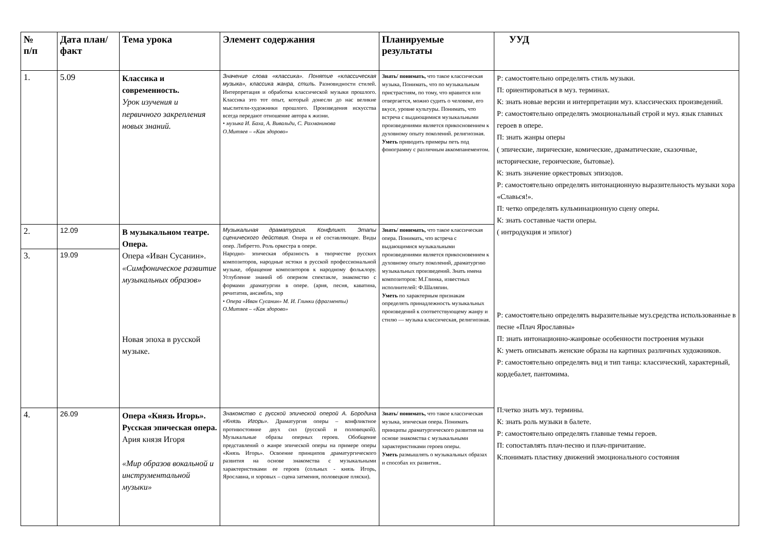| № п/п | Дата план/факт | Тема урока | Элемент содержания | Планируемые результаты | УУД |
| --- | --- | --- | --- | --- | --- |
| 1. | 5.09 | Классика и современность. Урок изучения и первичного закрепления новых знаний. | Значение слова «классика». Понятие «классическая музыка», классика жанра, стиль. Разновидности стилей. Интерпретация и обработка классической музыки прошлого. Классика это тот опыт, который донесли до нас великие мыслители-художники прошлого. Произведения искусства всегда передают отношение автора к жизни. • музыка И. Баха, А. Вивальди, С. Рахманинова О.Митяев – «Как здорово» | Знать/ понимать, что такое классическая музыка, Понимать, что по музыкальным пристрастиям, по тому, что нравится или отвергается, можно судить о человеке, его вкусе, уровне культуры. Понимать, что встреча с выдающимися музыкальными произведениями является прикосновением к духовному опыту поколений. религиозная. Уметь приводить примеры петь под фонограмму с различным аккомпанементом. | Р: самостоятельно определять стиль музыки. П: ориентироваться в муз. терминах. К: знать новые версии и интерпретации муз. классических произведений. Р: самостоятельно определять эмоциональный строй и муз. язык главных героев в опере. П: знать жанры оперы ( эпические, лирические, комические, драматические, сказочные, исторические, героические, бытовые). К: знать значение оркестровых эпизодов. Р: самостоятельно определять интонационную выразительность музыки хора «Славься!». П: четко определять кульминационную сцену оперы. К: знать составные части оперы. ( интродукция и эпилог) Р: самостоятельно определять выразительные муз.средства использованные в песне «Плач Ярославны» П: знать интонационно-жанровые особенности построения музыки К: уметь описывать женские образы на картинах различных художников. Р: самостоятельно определять вид и тип танца: классический, характерный, кордебалет, пантомима. П:четко знать муз. термины. К: знать роль музыки в балете. Р: самостоятельно определять главные темы героев. П: сопоставлять плач-песню и плач-причитание. К:понимать пластику движений эмоционального состояния |
| 2. | 12.09 | В музыкальном театре. Опера. Опера «Иван Сусанин». «Симфоническое развитие музыкальных образов» Новая эпоха в русской музыке. | Музыкальная драматургия. Конфликт. Этапы сценического действия. Опера и её составляющее. Виды опер. Либретто. Роль оркестра в опере. Народно- эпическая образность в творчестве русских композиторов, народные истоки в русской профессиональной музыке, обращение композиторов к народному фольклору. Углубление знаний об оперном спектакле, знакомство с формами драматургии в опере. (ария, песня, каватина, речитатив, ансамбль, хор • Опера «Иван Сусанин» М. И. Глинки (фрагменты) О.Митяев – «Как здорово» | Знать/ понимать, что такое классическая опера. Понимать, что встреча с выдающимися музыкальными произведениями является прикосновением к духовному опыту поколений, драматургию музыкальных произведений. Знать имена композиторов: М.Глинка, известных исполнителей: Ф.Шаляпин. Уметь по характерным признакам определять принадлежность музыкальных произведений к соответствующему жанру и стилю — музыка классическая, религиозная. | |
| 3. | 19.09 | | | | |
| 4. | 26.09 | Опера «Князь Игорь». Русская эпическая опера. Ария князя Игоря «Мир образов вокальной и инструментальной музыки» | Знакомство с русской эпической оперой А. Бородина «Князь Игорь». Драматургия оперы – конфликтное противостояние двух сил (русской и половецкой). Музыкальные образы оперных героев. Обобщение представлений о жанре эпической оперы на примере оперы «Князь Игорь». Освоение принципов драматургического развития на основе знакомства с музыкальными характеристиками ее героев (сольных - князь Игорь, Ярославна, и хоровых – сцена затмения, половецкие пляски). | Знать/ понимать, что такое классическая музыка, эпическая опера. Понимать принципы драматургического развития на основе знакомства с музыкальными характеристиками героев оперы. Уметь размышлять о музыкальных образах и способах их развития.. | |